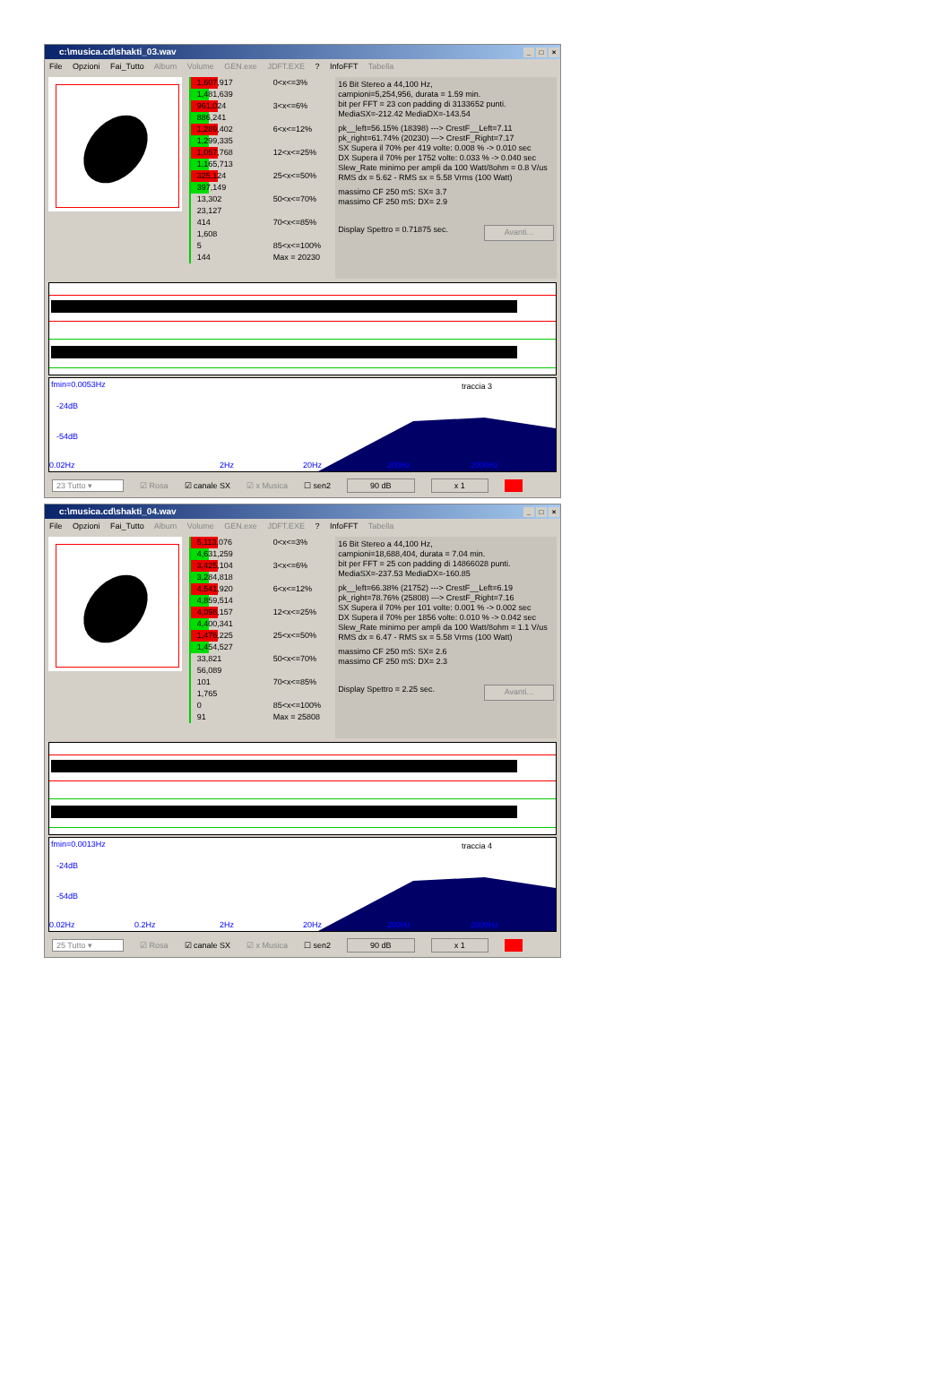c:\musica.cd\shakti_03.wav _ □ ×
File Opzioni Fai_Tutto Album Volume GEN.exe JDFT.EXE ? InfoFFT Tabella
1,607,917
1,481,639
961,024
886,241
1,289,402
1,299,335
1,057,768
1,165,713
325,124
397,149
13,302
23,127
414
1,608
5
144
0<x<=3%
3<x<=6%
6<x<=12%
12<x<=25%
25<x<=50%
50<x<=70%
70<x<=85%
85<x<=100%
Max = 20230
16 Bit Stereo a 44,100 Hz,
campioni=5,254,956, durata = 1.59 min.
bit per FFT = 23 con padding di 3133652 punti.
MediaSX=-212.42 MediaDX=-143.54
pk__left=56.15% (18398) ---> CrestF__Left=7.11
pk_right=61.74% (20230) ---> CrestF_Right=7.17
SX Supera il 70% per 419 volte: 0.008 % -> 0.010 sec
DX Supera il 70% per 1752 volte: 0.033 % -> 0.040 sec
Slew_Rate minimo per ampli da 100 Watt/8ohm = 0.8 V/us
RMS dx = 5.62 - RMS sx = 5.58 Vrms (100 Watt)
massimo CF 250 mS: SX= 3.7
massimo CF 250 mS: DX= 2.9
Display Spettro = 0.71875 sec. Avanti...
fmin=0.0053Hz traccia 3
-24dB
-54dB
0.02Hz 2Hz 20Hz 200Hz 2000Hz
23 Tutto ▾ ☑ Rosa ☑ canale SX ☑ x Musica ☐ sen2 90 dB x 1
c:\musica.cd\shakti_04.wav _ □ ×
File Opzioni Fai_Tutto Album Volume GEN.exe JDFT.EXE ? InfoFFT Tabella
5,113,076
4,631,259
3,425,104
3,284,818
4,541,920
4,859,514
4,098,157
4,400,341
1,476,225
1,454,527
33,821
56,089
101
1,765
0
91
0<x<=3%
3<x<=6%
6<x<=12%
12<x<=25%
25<x<=50%
50<x<=70%
70<x<=85%
85<x<=100%
Max = 25808
16 Bit Stereo a 44,100 Hz,
campioni=18,688,404, durata = 7.04 min.
bit per FFT = 25 con padding di 14866028 punti.
MediaSX=-237.53 MediaDX=-160.85
pk__left=66.38% (21752) ---> CrestF__Left=6.19
pk_right=78.76% (25808) ---> CrestF_Right=7.16
SX Supera il 70% per 101 volte: 0.001 % -> 0.002 sec
DX Supera il 70% per 1856 volte: 0.010 % -> 0.042 sec
Slew_Rate minimo per ampli da 100 Watt/8ohm = 1.1 V/us
RMS dx = 6.47 - RMS sx = 5.58 Vrms (100 Watt)
massimo CF 250 mS: SX= 2.6
massimo CF 250 mS: DX= 2.3
Display Spettro = 2.25 sec. Avanti...
fmin=0.0013Hz traccia 4
-24dB
-54dB
0.02Hz 0.2Hz 2Hz 20Hz 200Hz 2000Hz
25 Tutto ▾ ☑ Rosa ☑ canale SX ☑ x Musica ☐ sen2 90 dB x 1